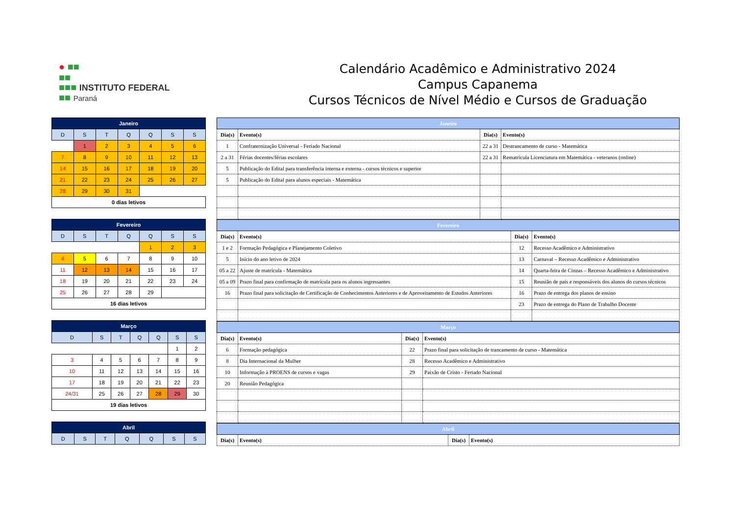● ■■
■■
■■■ INSTITUTO FEDERAL
■■ Paraná
Calendário Acadêmico e Administrativo 2024
Campus Capanema
Cursos Técnicos de Nível Médio e Cursos de Graduação
| Janeiro | | | | | | |
| --- | --- | --- | --- | --- | --- | --- |
| D | S | T | Q | Q | S | S |
| | 1 | 2 | 3 | 4 | 5 | 6 |
| 7 | 8 | 9 | 10 | 11 | 12 | 13 |
| 14 | 15 | 16 | 17 | 18 | 19 | 20 |
| 21 | 22 | 23 | 24 | 25 | 26 | 27 |
| 28 | 29 | 30 | 31 | | | |
| 0 dias letivos | | | | | | |
| Fevereiro | | | | | | |
| --- | --- | --- | --- | --- | --- | --- |
| D | S | T | Q | Q | S | S |
| | | | | 1 | 2 | 3 |
| 4 | 5 | 6 | 7 | 8 | 9 | 10 |
| 11 | 12 | 13 | 14 | 15 | 16 | 17 |
| 18 | 19 | 20 | 21 | 22 | 23 | 24 |
| 25 | 26 | 27 | 28 | 29 | | |
| 16 dias letivos | | | | | | |
| Março | | | | | | |
| --- | --- | --- | --- | --- | --- | --- |
| D | S | T | Q | Q | S | S |
| | | | | | 1 | 2 |
| 3 | 4 | 5 | 6 | 7 | 8 | 9 |
| 10 | 11 | 12 | 13 | 14 | 15 | 16 |
| 17 | 18 | 19 | 20 | 21 | 22 | 23 |
| 24/31 | 25 | 26 | 27 | 28 | 29 | 30 |
| 19 dias letivos | | | | | | |
| Abril | | | | | | |
| --- | --- | --- | --- | --- | --- | --- |
| D | S | T | Q | Q | S | S |
| Janeiro | | | |
| --- | --- | --- | --- |
| Dia(s) | Evento(s) | Dia(s) | Evento(s) |
| 1 | Confraternização Universal - Feriado Nacional | 22 a 31 | Destrancamento de curso - Matemática |
| 2 a 31 | Férias docentes/férias escolares | 22 a 31 | Rematrícula Licenciatura em Matemática - veteranos (online) |
| 5 | Publicação do Edital para transferência interna e externa - cursos técnicos e superior | | |
| 5 | Publicação do Edital para alunos especiais - Matemática | | |
| Fevereiro | | | |
| --- | --- | --- | --- |
| Dia(s) | Evento(s) | Dia(s) | Evento(s) |
| 1 e 2 | Formação Pedagógica e Planejamento Coletivo | 12 | Recesso Acadêmico e Administrativo |
| 5 | Início do ano letivo de 2024 | 13 | Carnaval – Recesso Acadêmico e Administrativo |
| 05 a 22 | Ajuste de matrícula - Matemática | 14 | Quarta-feira de Cinzas – Recesso Acadêmico e Administrativo |
| 05 a 09 | Prazo final para confirmação de matrícula para os alunos ingressantes | 15 | Reunião de pais e responsáveis dos alunos do cursos técnicos |
| 16 | Prazo final para solicitação de Certificação de Conhecimentos Anteriores e de Aproveitamento de Estudos Anteriores | 16 | Prazo de entrega dos planos de ensino |
| | | 23 | Prazo de entrega do Plano de Trabalho Docente |
| Março | | | |
| --- | --- | --- | --- |
| Dia(s) | Evento(s) | Dia(s) | Evento(s) |
| 6 | Formação pedagógica | 22 | Prazo final para solicitação de trancamento de curso - Matemática |
| 8 | Dia Internacional da Mulher | 28 | Recesso Acadêmico e Administrativo |
| 10 | Informação à PROENS de cursos e vagas | 29 | Paixão de Cristo - Feriado Nacional |
| 20 | Reunião Pedagógica | | |
| Abril | | | |
| --- | --- | --- | --- |
| Dia(s) | Evento(s) | Dia(s) | Evento(s) |